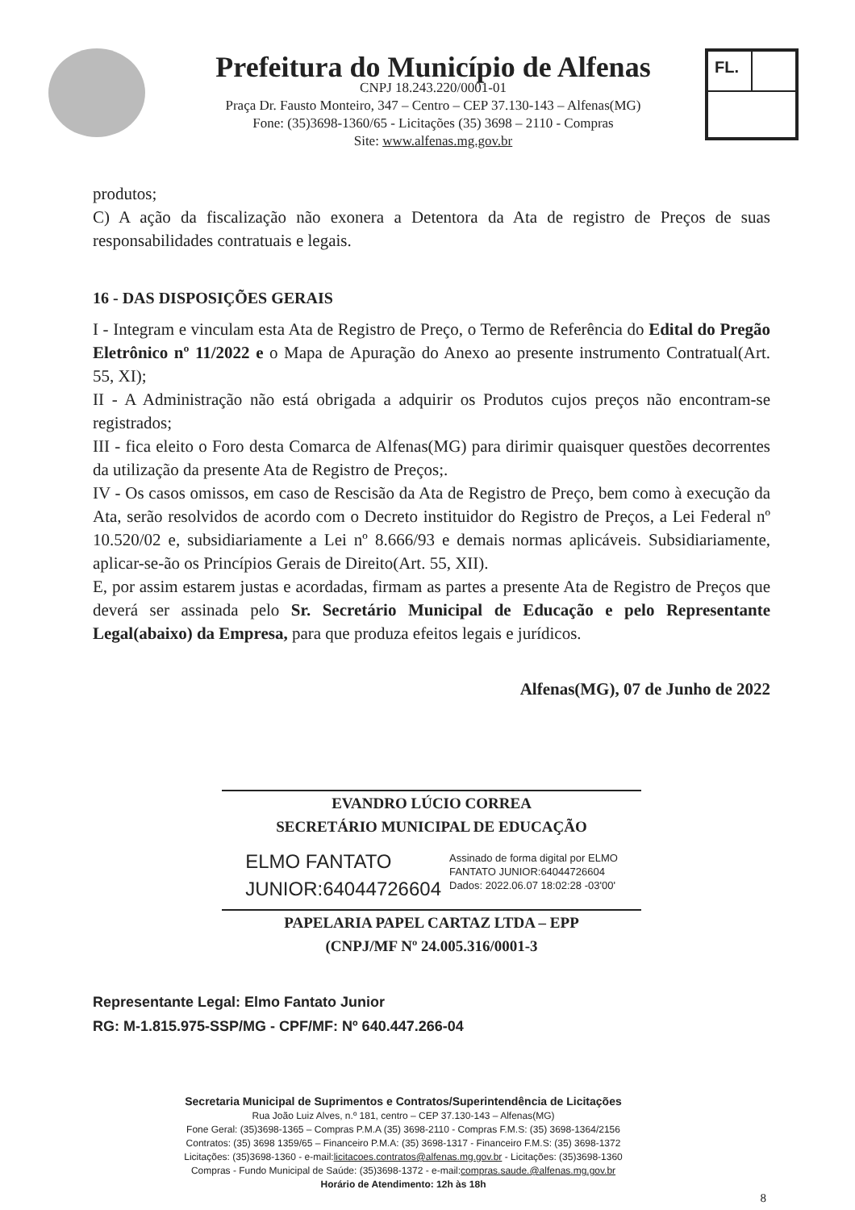Prefeitura do Município de Alfenas
CNPJ 18.243.220/0001-01
Praça Dr. Fausto Monteiro, 347 – Centro – CEP 37.130-143 – Alfenas(MG)
Fone: (35)3698-1360/65 - Licitações (35) 3698 – 2110 - Compras
Site: www.alfenas.mg.gov.br
FL.
produtos;
C) A ação da fiscalização não exonera a Detentora da Ata de registro de Preços de suas responsabilidades contratuais e legais.
16 - DAS DISPOSIÇÕES GERAIS
I - Integram e vinculam esta Ata de Registro de Preço, o Termo de Referência do Edital do Pregão Eletrônico nº 11/2022 e o Mapa de Apuração do Anexo ao presente instrumento Contratual(Art. 55, XI);
II - A Administração não está obrigada a adquirir os Produtos cujos preços não encontram-se registrados;
III - fica eleito o Foro desta Comarca de Alfenas(MG) para dirimir quaisquer questões decorrentes da utilização da presente Ata de Registro de Preços;.
IV - Os casos omissos, em caso de Rescisão da Ata de Registro de Preço, bem como à execução da Ata, serão resolvidos de acordo com o Decreto instituidor do Registro de Preços, a Lei Federal nº 10.520/02 e, subsidiariamente a Lei nº 8.666/93 e demais normas aplicáveis. Subsidiariamente, aplicar-se-ão os Princípios Gerais de Direito(Art. 55, XII).
E, por assim estarem justas e acordadas, firmam as partes a presente Ata de Registro de Preços que deverá ser assinada pelo Sr. Secretário Municipal de Educação e pelo Representante Legal(abaixo) da Empresa, para que produza efeitos legais e jurídicos.
Alfenas(MG), 07 de Junho de 2022
EVANDRO LÚCIO CORREA
SECRETÁRIO MUNICIPAL DE EDUCAÇÃO
ELMO FANTATO
JUNIOR:64044726604
Assinado de forma digital por ELMO
FANTATO JUNIOR:64044726604
Dados: 2022.06.07 18:02:28 -03'00'
PAPELARIA PAPEL CARTAZ LTDA – EPP
(CNPJ/MF Nº 24.005.316/0001-3
Representante Legal: Elmo Fantato Junior
RG: M-1.815.975-SSP/MG - CPF/MF: Nº 640.447.266-04
Secretaria Municipal de Suprimentos e Contratos/Superintendência de Licitações
Rua João Luiz Alves, n.º 181, centro – CEP 37.130-143 – Alfenas(MG)
Fone Geral: (35)3698-1365 – Compras P.M.A (35) 3698-2110 - Compras F.M.S: (35) 3698-1364/2156
Contratos: (35) 3698 1359/65 – Financeiro P.M.A: (35) 3698-1317 - Financeiro F.M.S: (35) 3698-1372
Licitações: (35)3698-1360 - e-mail:licitacoes.contratos@alfenas.mg.gov.br - Licitações: (35)3698-1360
Compras - Fundo Municipal de Saúde: (35)3698-1372 - e-mail:compras.saude.@alfenas.mg.gov.br
Horário de Atendimento: 12h às 18h
8